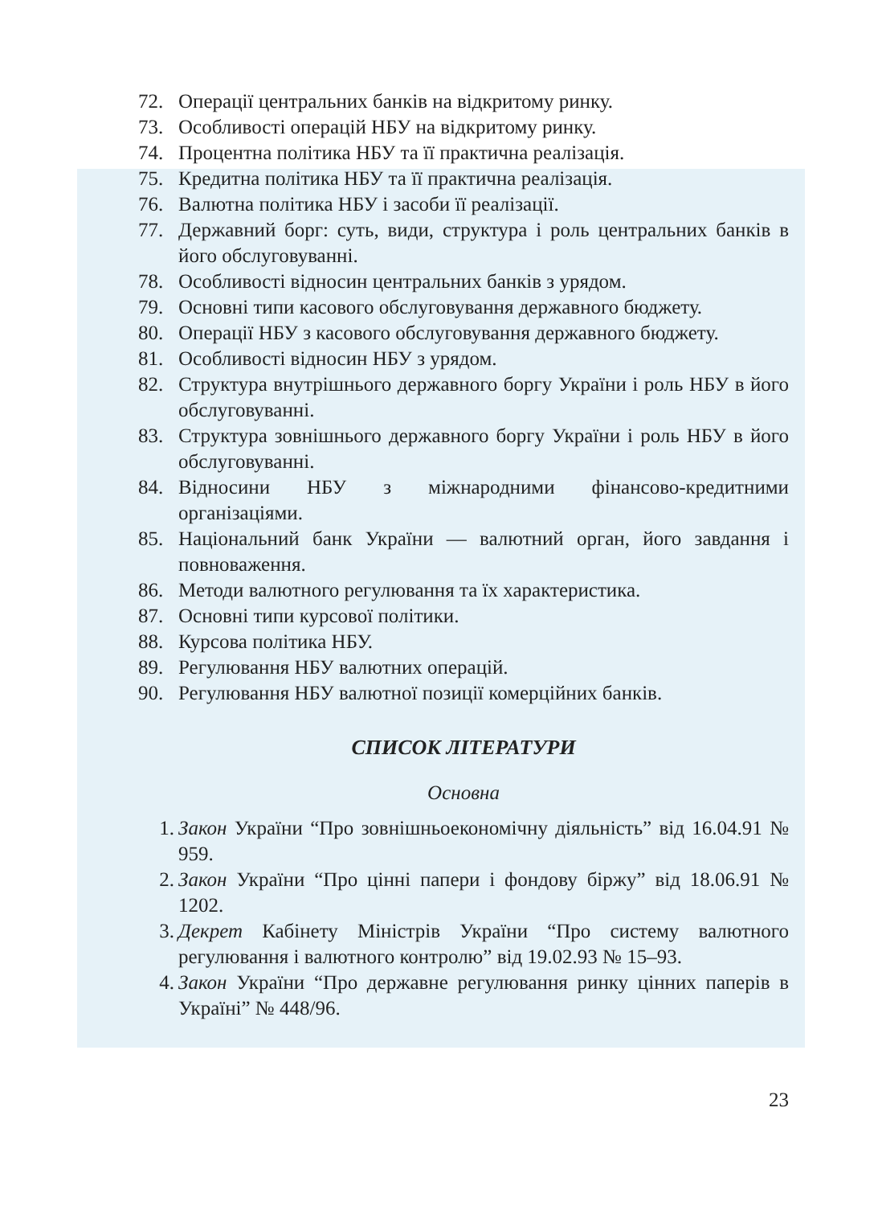72. Операції центральних банків на відкритому ринку.
73. Особливості операцій НБУ на відкритому ринку.
74. Процентна політика НБУ та її практична реалізація.
75. Кредитна політика НБУ та її практична реалізація.
76. Валютна політика НБУ і засоби її реалізації.
77. Державний борг: суть, види, структура і роль центральних банків в його обслуговуванні.
78. Особливості відносин центральних банків з урядом.
79. Основні типи касового обслуговування державного бюджету.
80. Операції НБУ з касового обслуговування державного бюджету.
81. Особливості відносин НБУ з урядом.
82. Структура внутрішнього державного боргу України і роль НБУ в його обслуговуванні.
83. Структура зовнішнього державного боргу України і роль НБУ в його обслуговуванні.
84. Відносини НБУ з міжнародними фінансово-кредитними організаціями.
85. Національний банк України — валютний орган, його завдання і повноваження.
86. Методи валютного регулювання та їх характеристика.
87. Основні типи курсової політики.
88. Курсова політика НБУ.
89. Регулювання НБУ валютних операцій.
90. Регулювання НБУ валютної позиції комерційних банків.
СПИСОК ЛІТЕРАТУРИ
Основна
1. Закон України “Про зовнішньоекономічну діяльність” від 16.04.91 № 959.
2. Закон України “Про цінні папери і фондову біржу” від 18.06.91 № 1202.
3. Декрет Кабінету Міністрів України “Про систему валютного регулювання і валютного контролю” від 19.02.93 № 15–93.
4. Закон України “Про державне регулювання ринку цінних паперів в Україні” № 448/96.
23